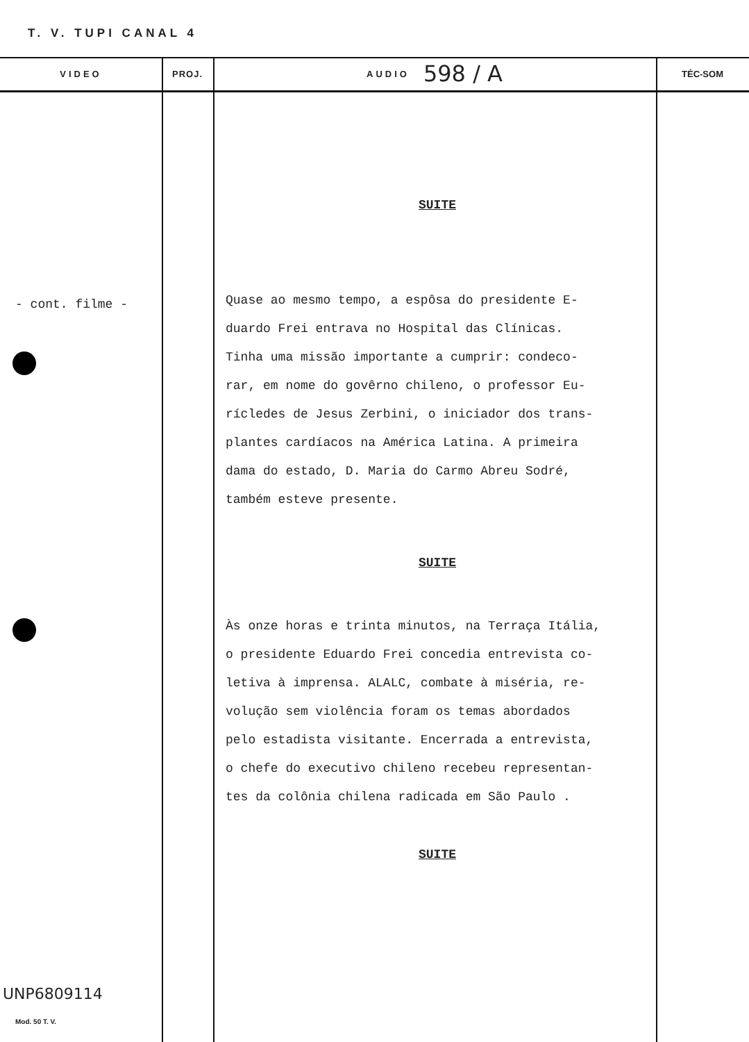T. V. TUPI CANAL 4
VIDEO
- cont. filme -
PROJ.
AUDIO 598 / A
SUITE
Quase ao mesmo tempo, a espôsa do presidente E-
duardo Frei entrava no Hospital das Clínicas.
Tinha uma missão importante a cumprir: condeco-
rar, em nome do govêrno chileno, o professor Eu-
rícledes de Jesus Zerbini, o iniciador dos trans-
plantes cardíacos na América Latina. A primeira
dama do estado, D. Maria do Carmo Abreu Sodré,
também esteve presente.
SUITE
Às onze horas e trinta minutos, na Terraça Itália,
o presidente Eduardo Frei concedia entrevista co-
letiva à imprensa. ALALC, combate à miséria, re-
volução sem violência foram os temas abordados
pelo estadista visitante. Encerrada a entrevista,
o chefe do executivo chileno recebeu representan-
tes da colônia chilena radicada em São Paulo .
SUITE
TÉC-SOM
UNP6809114
Mod. 50 T. V.